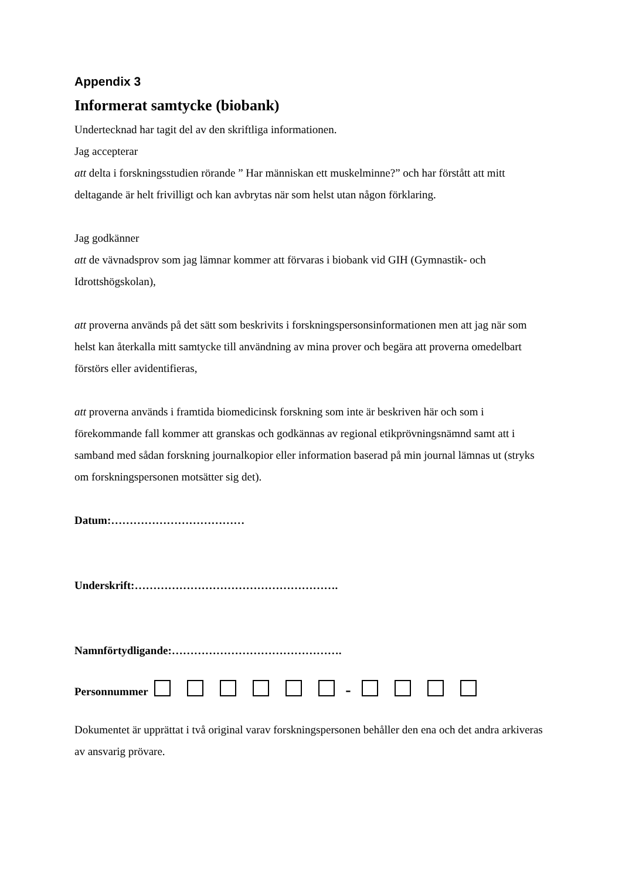Appendix 3
Informerat samtycke (biobank)
Undertecknad har tagit del av den skriftliga informationen.
Jag accepterar
att delta i forskningsstudien rörande ” Har människan ett muskelminne?” och har förstått att mitt deltagande är helt frivilligt och kan avbrytas när som helst utan någon förklaring.
Jag godkänner
att de vävnadsprov som jag lämnar kommer att förvaras i biobank vid GIH (Gymnastik- och Idrottshögskolan),
att proverna används på det sätt som beskrivits i forskningspersonsinformationen men att jag när som helst kan återkalla mitt samtycke till användning av mina prover och begära att proverna omedelbart förstörs eller avidentifieras,
att proverna används i framtida biomedicinsk forskning som inte är beskriven här och som i förekommande fall kommer att granskas och godkännas av regional etikprövningsnämnd samt att i samband med sådan forskning journalkopior eller information baserad på min journal lämnas ut (stryks om forskningspersonen motsätter sig det).
Datum:………………………………
Underskrift:……………………………………………….
Namnförtydligande:……………………………………….
Personnummer -
Dokumentet är upprättat i två original varav forskningspersonen behåller den ena och det andra arkiveras av ansvarig prövare.